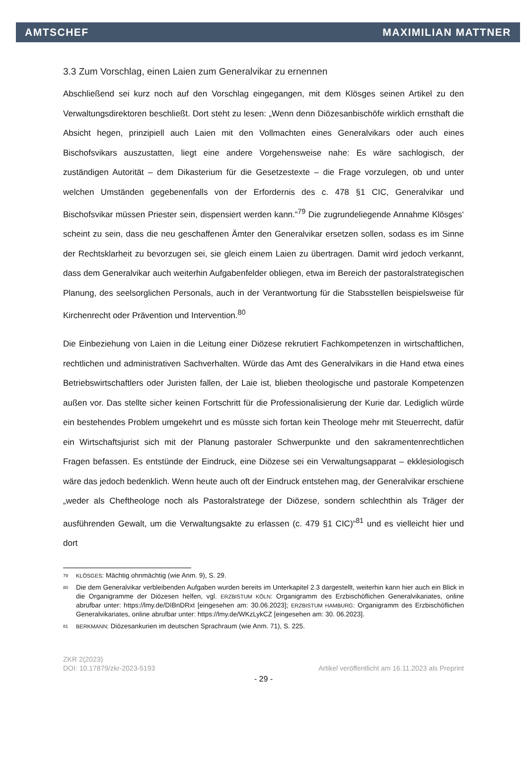AMTSCHEF MAXIMILIAN MATTNER
3.3 Zum Vorschlag, einen Laien zum Generalvikar zu ernennen
Abschließend sei kurz noch auf den Vorschlag eingegangen, mit dem Klösges seinen Artikel zu den Verwaltungsdirektoren beschließt. Dort steht zu lesen: „Wenn denn Diözesanbischöfe wirklich ernsthaft die Absicht hegen, prinzipiell auch Laien mit den Vollmachten eines Generalvikars oder auch eines Bischofsvikars auszustatten, liegt eine andere Vorgehensweise nahe: Es wäre sachlogisch, der zuständigen Autorität – dem Dikasterium für die Gesetzestexte – die Frage vorzulegen, ob und unter welchen Umständen gegebenenfalls von der Erfordernis des c. 478 §1 CIC, Generalvikar und Bischofsvikar müssen Priester sein, dispensiert werden kann.“<sup>79</sup> Die zugrundeliegende Annahme Klösges‘ scheint zu sein, dass die neu geschaffenen Ämter den Generalvikar ersetzen sollen, sodass es im Sinne der Rechtsklarheit zu bevorzugen sei, sie gleich einem Laien zu übertragen. Damit wird jedoch verkannt, dass dem Generalvikar auch weiterhin Aufgabenfelder obliegen, etwa im Bereich der pastoralstrategischen Planung, des seelsorglichen Personals, auch in der Verantwortung für die Stabsstellen beispielsweise für Kirchenrecht oder Prävention und Intervention.<sup>80</sup>
Die Einbeziehung von Laien in die Leitung einer Diözese rekrutiert Fachkompetenzen in wirtschaftlichen, rechtlichen und administrativen Sachverhalten. Würde das Amt des Generalvikars in die Hand etwa eines Betriebswirtschaftlers oder Juristen fallen, der Laie ist, blieben theologische und pastorale Kompetenzen außen vor. Das stellte sicher keinen Fortschritt für die Professionalisierung der Kurie dar. Lediglich würde ein bestehendes Problem umgekehrt und es müsste sich fortan kein Theologe mehr mit Steuerrecht, dafür ein Wirtschaftsjurist sich mit der Planung pastoraler Schwerpunkte und den sakramentenrechtlichen Fragen befassen. Es entstünde der Eindruck, eine Diözese sei ein Verwaltungsapparat – ekklesiologisch wäre das jedoch bedenklich. Wenn heute auch oft der Eindruck entstehen mag, der Generalvikar erschiene „weder als Cheftheologe noch als Pastoralstratege der Diözese, sondern schlechthin als Träger der ausführenden Gewalt, um die Verwaltungsakte zu erlassen (c. 479 §1 CIC)“<sup>81</sup> und es vielleicht hier und dort
<sup>79</sup> KLÖSGES: Mächtig ohnmächtig (wie Anm. 9), S. 29.
<sup>80</sup> Die dem Generalvikar verbleibenden Aufgaben wurden bereits im Unterkapitel 2.3 dargestellt, weiterhin kann hier auch ein Blick in die Organigramme der Diözesen helfen, vgl. ERZBISTUM KÖLN: Organigramm des Erzbischöflichen Generalvikariates, online abrufbar unter: https://lmy.de/DIBnDRxt [eingesehen am: 30.06.2023]; ERZBISTUM HAMBURG: Organigramm des Erzbischöflichen Generalvikariates, online abrufbar unter: https://lmy.de/WKzLykCZ [eingesehen am: 30. 06.2023].
<sup>81</sup> BERKMANN: Diözesankurien im deutschen Sprachraum (wie Anm. 71), S. 225.
ZKR 2(2023)
DOI: 10.17879/zkr-2023-5193 Artikel veröffentlicht am 16.11.2023 als Preprint
- 29 -